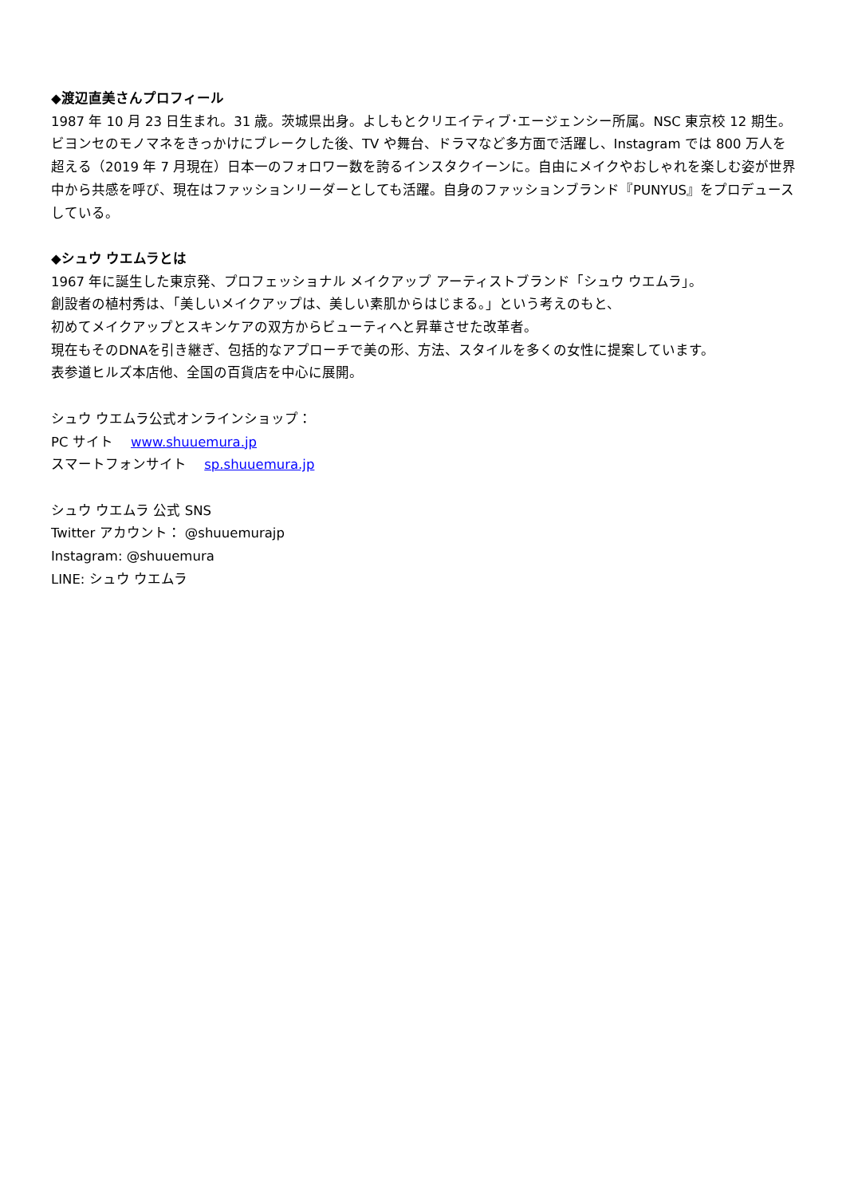◆渡辺直美さんプロフィール
1987 年 10 月 23 日生まれ。31 歳。茨城県出身。よしもとクリエイティブ･エージェンシー所属。NSC 東京校 12 期生。ビヨンセのモノマネをきっかけにブレークした後、TV や舞台、ドラマなど多方面で活躍し、Instagram では 800 万人を超える（2019 年 7 月現在）日本一のフォロワー数を誇るインスタクイーンに。自由にメイクやおしゃれを楽しむ姿が世界中から共感を呼び、現在はファッションリーダーとしても活躍。自身のファッションブランド『PUNYUS』をプロデュースしている。
◆シュウ ウエムラとは
1967 年に誕生した東京発、プロフェッショナル メイクアップ アーティストブランド「シュウ ウエムラ」。
創設者の植村秀は、「美しいメイクアップは、美しい素肌からはじまる。」という考えのもと、
初めてメイクアップとスキンケアの双方からビューティへと昇華させた改革者。
現在もそのDNAを引き継ぎ、包括的なアプローチで美の形、方法、スタイルを多くの女性に提案しています。
表参道ヒルズ本店他、全国の百貨店を中心に展開。
シュウ ウエムラ公式オンラインショップ：
PC サイト　 www.shuuemura.jp
スマートフォンサイト　 sp.shuuemura.jp
シュウ ウエムラ 公式 SNS
Twitter アカウント： @shuuemurajp
Instagram: @shuuemura
LINE: シュウ ウエムラ